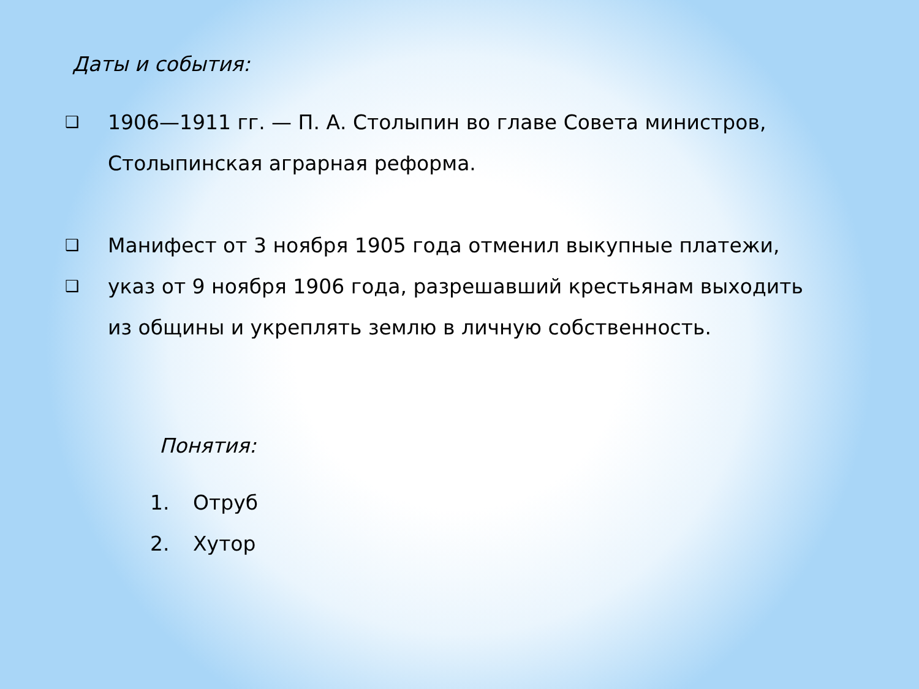Даты и события:
❑ 1906—1911 гг. — П. А. Столыпин во главе Совета министров, Столыпинская аграрная реформа.
❑ Манифест от 3 ноября 1905 года отменил выкупные платежи,
❑ указ от 9 ноября 1906 года, разрешавший крестьянам выходить из общины и укреплять землю в личную собственность.
Понятия:
1. Отруб
2. Хутор